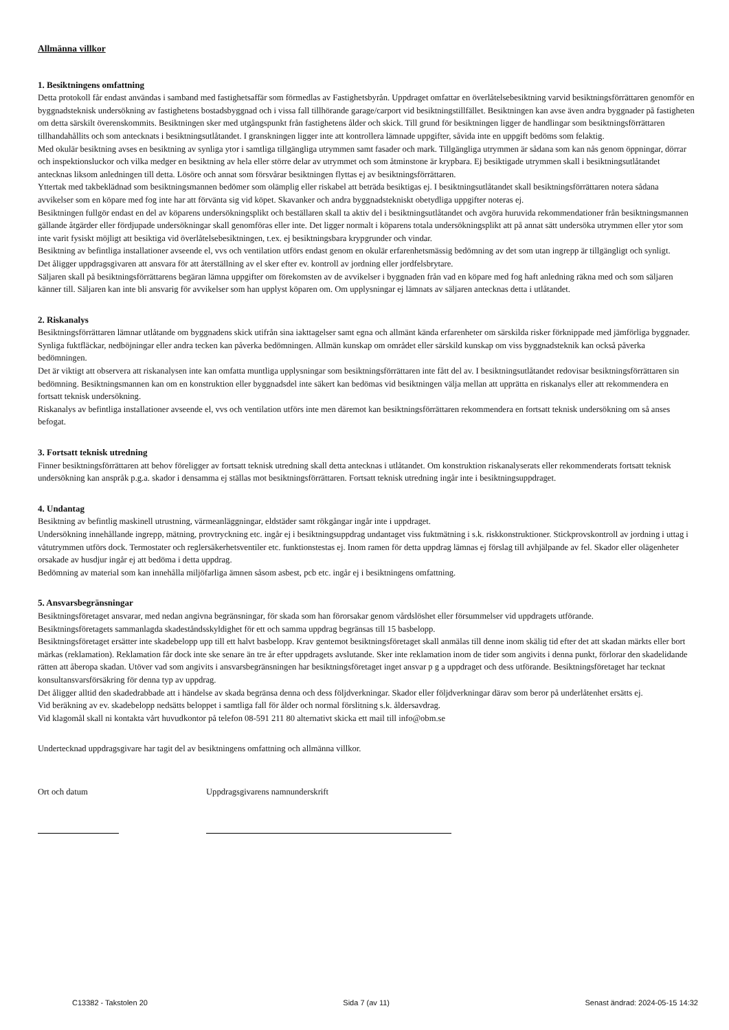Allmänna villkor
1. Besiktningens omfattning
Detta protokoll får endast användas i samband med fastighetsaffär som förmedlas av Fastighetsbyrån. Uppdraget omfattar en överlåtelsebesiktning varvid besiktningsförrättaren genomför en byggnadsteknisk undersökning av fastighetens bostadsbyggnad och i vissa fall tillhörande garage/carport vid besiktningstillfället. Besiktningen kan avse även andra byggnader på fastigheten om detta särskilt överenskommits. Besiktningen sker med utgångspunkt från fastighetens ålder och skick. Till grund för besiktningen ligger de handlingar som besiktningsförrättaren tillhandahållits och som antecknats i besiktningsutlåtandet. I granskningen ligger inte att kontrollera lämnade uppgifter, såvida inte en uppgift bedöms som felaktig.
Med okulär besiktning avses en besiktning av synliga ytor i samtliga tillgängliga utrymmen samt fasader och mark. Tillgängliga utrymmen är sådana som kan nås genom öppningar, dörrar och inspektionsluckor och vilka medger en besiktning av hela eller större delar av utrymmet och som åtminstone är krypbara. Ej besiktigade utrymmen skall i besiktningsutlåtandet antecknas liksom anledningen till detta. Lösöre och annat som försvårar besiktningen flyttas ej av besiktningsförrättaren.
Yttertak med takbeklädnad som besiktningsmannen bedömer som olämplig eller riskabel att beträda besiktigas ej. I besiktningsutlåtandet skall besiktningsförrättaren notera sådana avvikelser som en köpare med fog inte har att förvänta sig vid köpet. Skavanker och andra byggnadstekniskt obetydliga uppgifter noteras ej.
Besiktningen fullgör endast en del av köparens undersökningsplikt och beställaren skall ta aktiv del i besiktningsutlåtandet och avgöra huruvida rekommendationer från besiktningsmannen gällande åtgärder eller fördjupade undersökningar skall genomföras eller inte. Det ligger normalt i köparens totala undersökningsplikt att på annat sätt undersöka utrymmen eller ytor som inte varit fysiskt möjligt att besiktiga vid överlåtelsebesiktningen, t.ex. ej besiktningsbara krypgrunder och vindar.
Besiktning av befintliga installationer avseende el, vvs och ventilation utförs endast genom en okulär erfarenhetsmässig bedömning av det som utan ingrepp är tillgängligt och synligt.
Det åligger uppdragsgivaren att ansvara för att återställning av el sker efter ev. kontroll av jordning eller jordfelsbrytare.
Säljaren skall på besiktningsförrättarens begäran lämna uppgifter om förekomsten av de avvikelser i byggnaden från vad en köpare med fog haft anledning räkna med och som säljaren känner till. Säljaren kan inte bli ansvarig för avvikelser som han upplyst köparen om. Om upplysningar ej lämnats av säljaren antecknas detta i utlåtandet.
2. Riskanalys
Besiktningsförrättaren lämnar utlåtande om byggnadens skick utifrån sina iakttagelser samt egna och allmänt kända erfarenheter om särskilda risker förknippade med jämförliga byggnader.
Synliga fuktfläckar, nedböjningar eller andra tecken kan påverka bedömningen. Allmän kunskap om området eller särskild kunskap om viss byggnadsteknik kan också påverka bedömningen.
Det är viktigt att observera att riskanalysen inte kan omfatta muntliga upplysningar som besiktningsförrättaren inte fått del av. I besiktningsutlåtandet redovisar besiktningsförrättaren sin bedömning. Besiktningsmannen kan om en konstruktion eller byggnadsdel inte säkert kan bedömas vid besiktningen välja mellan att upprätta en riskanalys eller att rekommendera en fortsatt teknisk undersökning.
Riskanalys av befintliga installationer avseende el, vvs och ventilation utförs inte men däremot kan besiktningsförrättaren rekommendera en fortsatt teknisk undersökning om så anses befogat.
3. Fortsatt teknisk utredning
Finner besiktningsförrättaren att behov föreligger av fortsatt teknisk utredning skall detta antecknas i utlåtandet. Om konstruktion riskanalyserats eller rekommenderats fortsatt teknisk undersökning kan anspråk p.g.a. skador i densamma ej ställas mot besiktningsförrättaren. Fortsatt teknisk utredning ingår inte i besiktningsuppdraget.
4. Undantag
Besiktning av befintlig maskinell utrustning, värmeanläggningar, eldstäder samt rökgångar ingår inte i uppdraget.
Undersökning innehållande ingrepp, mätning, provtryckning etc. ingår ej i besiktningsuppdrag undantaget viss fuktmätning i s.k. riskkonstruktioner. Stickprovskontroll av jordning i uttag i våtutrymmen utförs dock. Termostater och reglersäkerhetsventiler etc. funktionstestas ej. Inom ramen för detta uppdrag lämnas ej förslag till avhjälpande av fel. Skador eller olägenheter orsakade av husdjur ingår ej att bedöma i detta uppdrag.
Bedömning av material som kan innehålla miljöfarliga ämnen såsom asbest, pcb etc. ingår ej i besiktningens omfattning.
5. Ansvarsbegränsningar
Besiktningsföretaget ansvarar, med nedan angivna begränsningar, för skada som han förorsakar genom vårdslöshet eller försummelser vid uppdragets utförande.
Besiktningsföretagets sammanlagda skadeståndsskyldighet för ett och samma uppdrag begränsas till 15 basbelopp.
Besiktningsföretaget ersätter inte skadebelopp upp till ett halvt basbelopp. Krav gentemot besiktningsföretaget skall anmälas till denne inom skälig tid efter det att skadan märkts eller bort märkas (reklamation). Reklamation får dock inte ske senare än tre år efter uppdragets avslutande. Sker inte reklamation inom de tider som angivits i denna punkt, förlorar den skadelidande rätten att åberopa skadan. Utöver vad som angivits i ansvarsbegränsningen har besiktningsföretaget inget ansvar p g a uppdraget och dess utförande. Besiktningsföretaget har tecknat konsultansvarsförsäkring för denna typ av uppdrag.
Det åligger alltid den skadedrabbade att i händelse av skada begränsa denna och dess följdverkningar. Skador eller följdverkningar därav som beror på underlåtenhet ersätts ej.
Vid beräkning av ev. skadebelopp nedsätts beloppet i samtliga fall för ålder och normal förslitning s.k. åldersavdrag.
Vid klagomål skall ni kontakta vårt huvudkontor på telefon 08-591 211 80 alternativt skicka ett mail till info@obm.se
Undertecknad uppdragsgivare har tagit del av besiktningens omfattning och allmänna villkor.
Ort och datum Uppdragsgivarens namnunderskrift
C13382 - Takstolen 20 Sida 7 (av 11) Senast ändrad: 2024-05-15 14:32